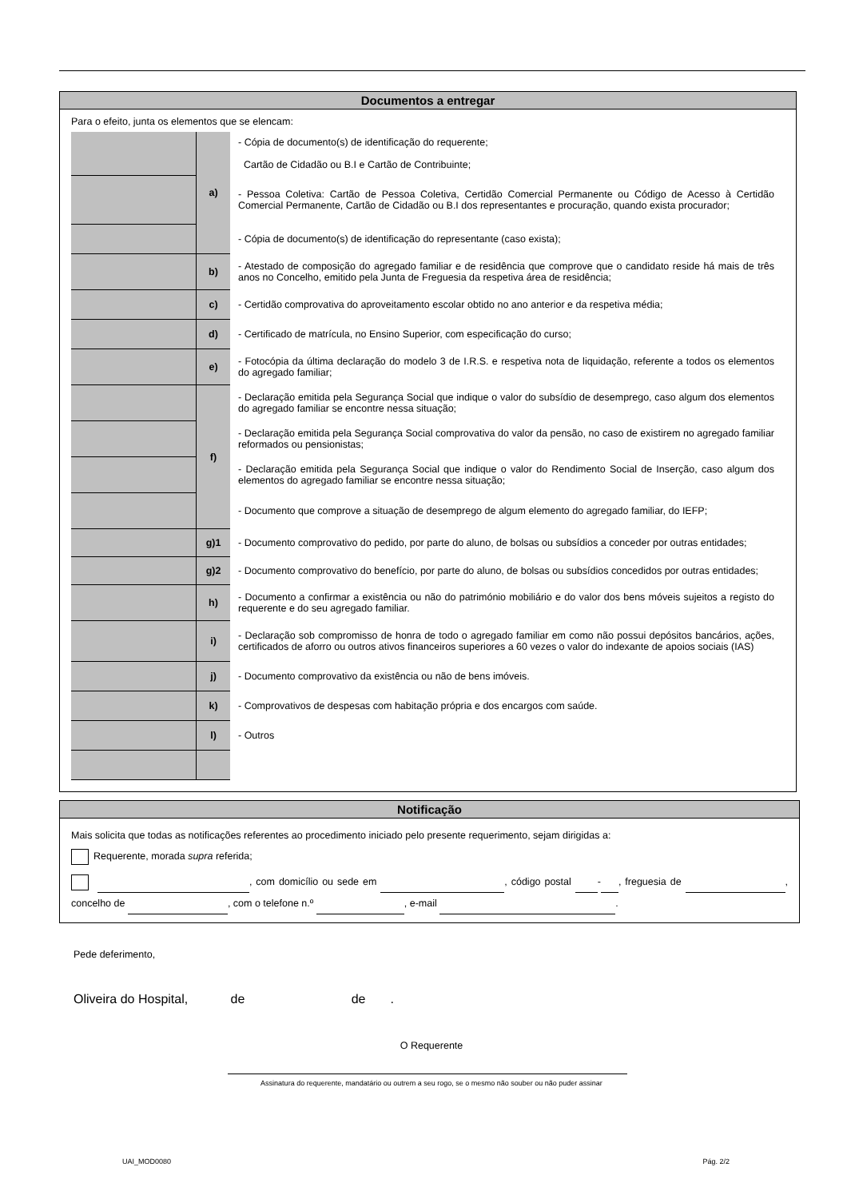Documentos a entregar
Para o efeito, junta os elementos que se elencam:
| | a) | - Cópia de documento(s) de identificação do requerente; Cartão de Cidadão ou B.I e Cartão de Contribuinte; |
| | | - Pessoa Coletiva: Cartão de Pessoa Coletiva, Certidão Comercial Permanente ou Código de Acesso à Certidão Comercial Permanente, Cartão de Cidadão ou B.I dos representantes e procuração, quando exista procurador; |
| | | - Cópia de documento(s) de identificação do representante (caso exista); |
| | b) | - Atestado de composição do agregado familiar e de residência que comprove que o candidato reside há mais de três anos no Concelho, emitido pela Junta de Freguesia da respetiva área de residência; |
| | c) | - Certidão comprovativa do aproveitamento escolar obtido no ano anterior e da respetiva média; |
| | d) | - Certificado de matrícula, no Ensino Superior, com especificação do curso; |
| | e) | - Fotocópia da última declaração do modelo 3 de I.R.S. e respetiva nota de liquidação, referente a todos os elementos do agregado familiar; |
| | f) | - Declaração emitida pela Segurança Social que indique o valor do subsídio de desemprego, caso algum dos elementos do agregado familiar se encontre nessa situação; |
| | | - Declaração emitida pela Segurança Social comprovativa do valor da pensão, no caso de existirem no agregado familiar reformados ou pensionistas; |
| | | - Declaração emitida pela Segurança Social que indique o valor do Rendimento Social de Inserção, caso algum dos elementos do agregado familiar se encontre nessa situação; |
| | | - Documento que comprove a situação de desemprego de algum elemento do agregado familiar, do IEFP; |
| | g)1 | - Documento comprovativo do pedido, por parte do aluno, de bolsas ou subsídios a conceder por outras entidades; |
| | g)2 | - Documento comprovativo do benefício, por parte do aluno, de bolsas ou subsídios concedidos por outras entidades; |
| | h) | - Documento a confirmar a existência ou não do património mobiliário e do valor dos bens móveis sujeitos a registo do requerente e do seu agregado familiar. |
| | i) | - Declaração sob compromisso de honra de todo o agregado familiar em como não possui depósitos bancários, ações, certificados de aforro ou outros ativos financeiros superiores a 60 vezes o valor do indexante de apoios sociais (IAS) |
| | j) | - Documento comprovativo da existência ou não de bens imóveis. |
| | k) | - Comprovativos de despesas com habitação própria e dos encargos com saúde. |
| | l) | - Outros |
Notificação
Mais solicita que todas as notificações referentes ao procedimento iniciado pelo presente requerimento, sejam dirigidas a:
Requerente, morada supra referida;
, com domicílio ou sede em , código postal - , freguesia de , concelho de , com o telefone n.º , e-mail .
Pede deferimento,
Oliveira do Hospital, de de .
O Requerente
Assinatura do requerente, mandatário ou outrem a seu rogo, se o mesmo não souber ou não puder assinar
UAI_MOD0080 Pág. 2/2